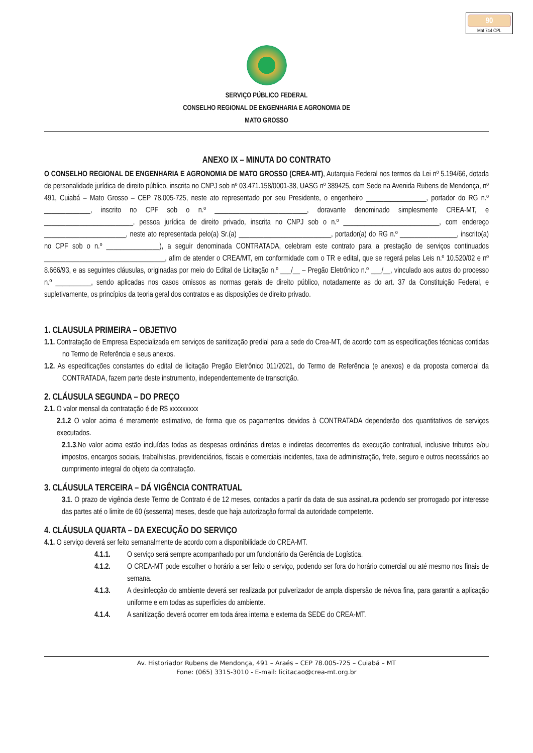90
Mat 744 CPL
SERVIÇO PÚBLICO FEDERAL
CONSELHO REGIONAL DE ENGENHARIA E AGRONOMIA DE
MATO GROSSO
ANEXO IX – MINUTA DO CONTRATO
O CONSELHO REGIONAL DE ENGENHARIA E AGRONOMIA DE MATO GROSSO (CREA-MT), Autarquia Federal nos termos da Lei nº 5.194/66, dotada de personalidade jurídica de direito público, inscrita no CNPJ sob nº 03.471.158/0001-38, UASG nº 389425, com Sede na Avenida Rubens de Mendonça, nº 491, Cuiabá – Mato Grosso – CEP 78.005-725, neste ato representado por seu Presidente, o engenheiro _________________, portador do RG n.º _____________, inscrito no CPF sob o n.º __________________________, doravante denominado simplesmente CREA-MT, e _________________________, pessoa jurídica de direito privado, inscrita no CNPJ sob o n.º ___________________________, com endereço _______________________, neste ato representada pelo(a) Sr.(a) __________________________, portador(a) do RG n.º ________________, inscrito(a) no CPF sob o n.º _______________), a seguir denominada CONTRATADA, celebram este contrato para a prestação de serviços continuados __________________________________, afim de atender o CREA/MT, em conformidade com o TR e edital, que se regerá pelas Leis n.º 10.520/02 e nº 8.666/93, e as seguintes cláusulas, originadas por meio do Edital de Licitação n.º ___/__ – Pregão Eletrônico n.º ___/__, vinculado aos autos do processo n.º __________, sendo aplicadas nos casos omissos as normas gerais de direito público, notadamente as do art. 37 da Constituição Federal, e supletivamente, os princípios da teoria geral dos contratos e as disposições de direito privado.
1. CLAUSULA PRIMEIRA – OBJETIVO
1.1. Contratação de Empresa Especializada em serviços de sanitização predial para a sede do Crea-MT, de acordo com as especificações técnicas contidas no Termo de Referência e seus anexos.
1.2. As especificações constantes do edital de licitação Pregão Eletrônico 011/2021, do Termo de Referência (e anexos) e da proposta comercial da CONTRATADA, fazem parte deste instrumento, independentemente de transcrição.
2. CLÁUSULA SEGUNDA – DO PREÇO
2.1. O valor mensal da contratação é de R$ xxxxxxxxx
2.1.2 O valor acima é meramente estimativo, de forma que os pagamentos devidos à CONTRATADA dependerão dos quantitativos de serviços executados.
2.1.3.No valor acima estão incluídas todas as despesas ordinárias diretas e indiretas decorrentes da execução contratual, inclusive tributos e/ou impostos, encargos sociais, trabalhistas, previdenciários, fiscais e comerciais incidentes, taxa de administração, frete, seguro e outros necessários ao cumprimento integral do objeto da contratação.
3. CLÁUSULA TERCEIRA – DÁ VIGÊNCIA CONTRATUAL
3.1. O prazo de vigência deste Termo de Contrato é de 12 meses, contados a partir da data de sua assinatura podendo ser prorrogado por interesse das partes até o limite de 60 (sessenta) meses, desde que haja autorização formal da autoridade competente.
4. CLÁUSULA QUARTA – DA EXECUÇÃO DO SERVIÇO
4.1. O serviço deverá ser feito semanalmente de acordo com a disponibilidade do CREA-MT.
4.1.1.
O serviço será sempre acompanhado por um funcionário da Gerência de Logística.
4.1.2.
O CREA-MT pode escolher o horário a ser feito o serviço, podendo ser fora do horário comercial ou até mesmo nos finais de semana.
4.1.3.
A desinfecção do ambiente deverá ser realizada por pulverizador de ampla dispersão de névoa fina, para garantir a aplicação uniforme e em todas as superfícies do ambiente.
4.1.4.
A sanitização deverá ocorrer em toda área interna e externa da SEDE do CREA-MT.
Av. Historiador Rubens de Mendonça, 491 – Araés – CEP 78.005-725 – Cuiabá – MT
Fone: (065) 3315-3010 - E-mail: licitacao@crea-mt.org.br